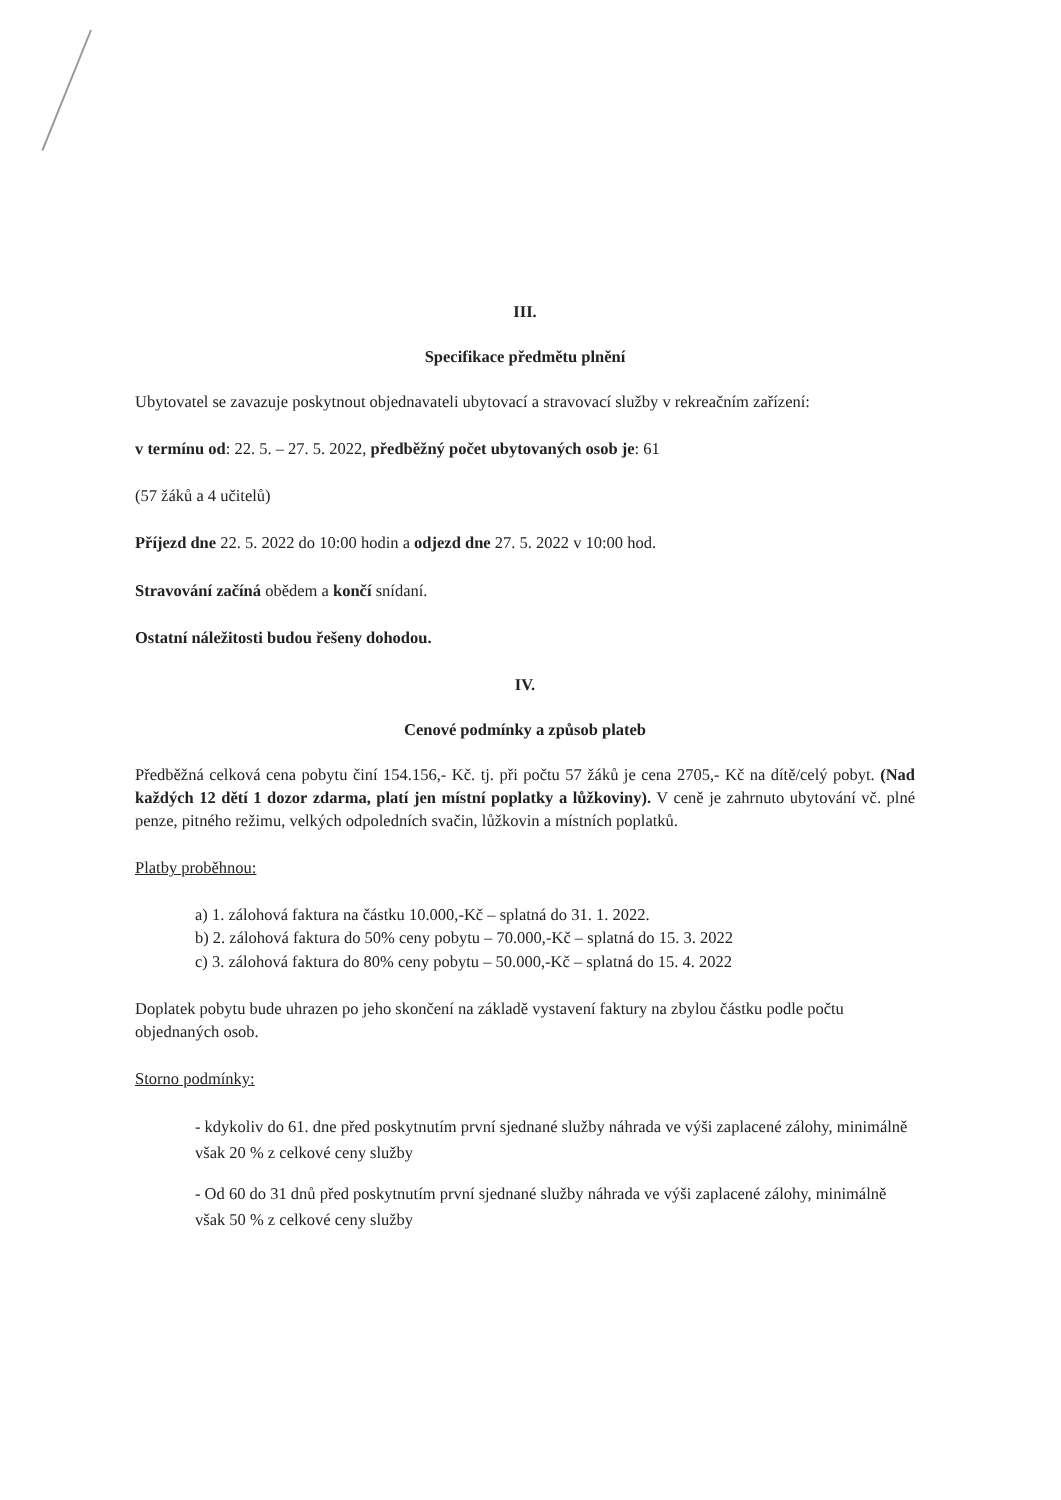III.
Specifikace předmětu plnění
Ubytovatel se zavazuje poskytnout objednavateli ubytovací a stravovací služby v rekreačním zařízení:
v termínu od: 22. 5. – 27. 5. 2022, předběžný počet ubytovaných osob je: 61
(57 žáků a 4 učitelů)
Příjezd dne 22. 5. 2022 do 10:00 hodin a odjezd dne 27. 5. 2022 v 10:00 hod.
Stravování začíná obědem a končí snídaní.
Ostatní náležitosti budou řešeny dohodou.
IV.
Cenové podmínky a způsob plateb
Předběžná celková cena pobytu činí 154.156,- Kč. tj. při počtu 57 žáků je cena 2705,- Kč na dítě/celý pobyt. (Nad každých 12 dětí 1 dozor zdarma, platí jen místní poplatky a lůžkoviny). V ceně je zahrnuto ubytování vč. plné penze, pitného režimu, velkých odpoledních svačin, lůžkovin a místních poplatků.
Platby proběhnou:
a) 1. zálohová faktura na částku 10.000,-Kč – splatná do 31. 1. 2022.
b) 2. zálohová faktura do 50% ceny pobytu – 70.000,-Kč – splatná do 15. 3. 2022
c) 3. zálohová faktura do 80% ceny pobytu – 50.000,-Kč – splatná do 15. 4. 2022
Doplatek pobytu bude uhrazen po jeho skončení na základě vystavení faktury na zbylou částku podle počtu objednaných osob.
Storno podmínky:
- kdykoliv do 61. dne před poskytnutím první sjednané služby náhrada ve výši zaplacené zálohy, minimálně však 20 % z celkové ceny služby
- Od 60 do 31 dnů před poskytnutím první sjednané služby náhrada ve výši zaplacené zálohy, minimálně však 50 % z celkové ceny služby